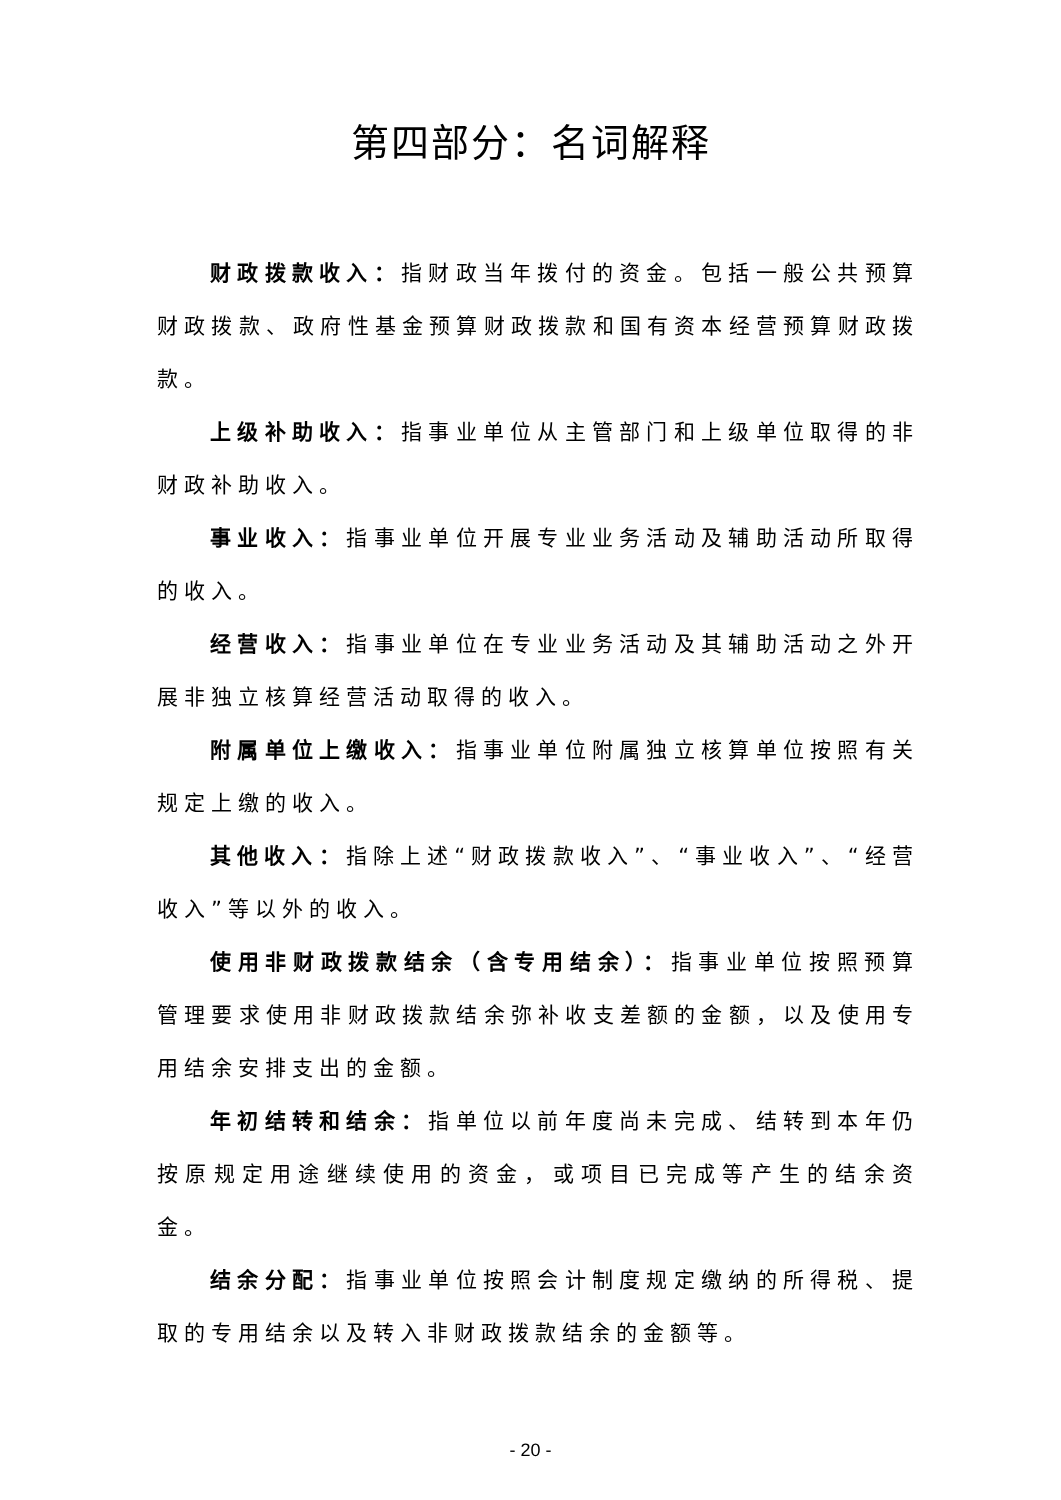第四部分：名词解释
财政拨款收入：指财政当年拨付的资金。包括一般公共预算财政拨款、政府性基金预算财政拨款和国有资本经营预算财政拨款。
上级补助收入：指事业单位从主管部门和上级单位取得的非财政补助收入。
事业收入：指事业单位开展专业业务活动及辅助活动所取得的收入。
经营收入：指事业单位在专业业务活动及其辅助活动之外开展非独立核算经营活动取得的收入。
附属单位上缴收入：指事业单位附属独立核算单位按照有关规定上缴的收入。
其他收入：指除上述“财政拨款收入”、“事业收入”、“经营收入”等以外的收入。
使用非财政拨款结余（含专用结余）：指事业单位按照预算管理要求使用非财政拨款结余弥补收支差额的金额，以及使用专用结余安排支出的金额。
年初结转和结余：指单位以前年度尚未完成、结转到本年仍按原规定用途继续使用的资金，或项目已完成等产生的结余资金。
结余分配：指事业单位按照会计制度规定缴纳的所得税、提取的专用结余以及转入非财政拨款结余的金额等。
- 20 -